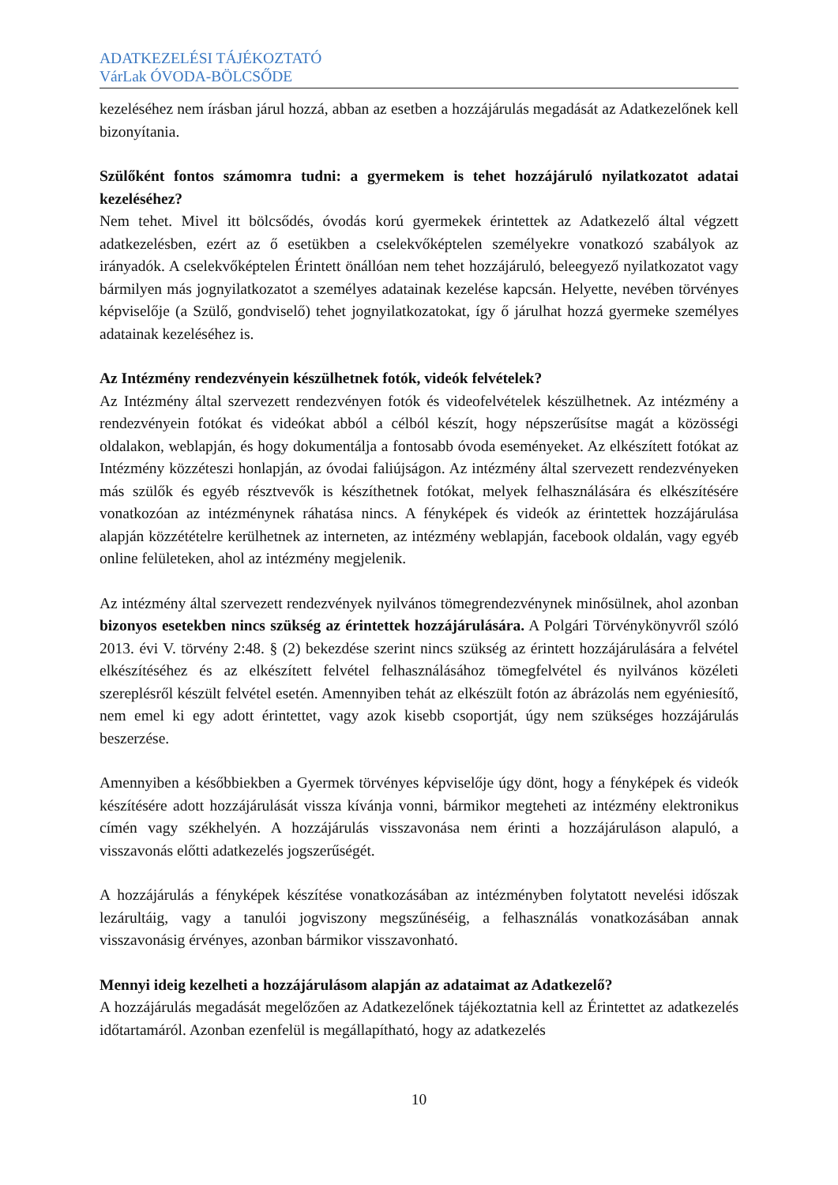ADATKEZELÉSI TÁJÉKOZTATÓ
VárLak ÓVODA-BÖLCSŐDE
kezeléséhez nem írásban járul hozzá, abban az esetben a hozzájárulás megadását az Adatkezelőnek kell bizonyítania.
Szülőként fontos számomra tudni: a gyermekem is tehet hozzájáruló nyilatkozatot adatai kezeléséhez?
Nem tehet. Mivel itt bölcsődés, óvodás korú gyermekek érintettek az Adatkezelő által végzett adatkezelésben, ezért az ő esetükben a cselekvőképtelen személyekre vonatkozó szabályok az irányadók. A cselekvőképtelen Érintett önállóan nem tehet hozzájáruló, beleegyező nyilatkozatot vagy bármilyen más jognyilatkozatot a személyes adatainak kezelése kapcsán. Helyette, nevében törvényes képviselője (a Szülő, gondviselő) tehet jognyilatkozatokat, így ő járulhat hozzá gyermeke személyes adatainak kezeléséhez is.
Az Intézmény rendezvényein készülhetnek fotók, videók felvételek?
Az Intézmény által szervezett rendezvényen fotók és videofelvételek készülhetnek. Az intézmény a rendezvényein fotókat és videókat abból a célból készít, hogy népszerűsítse magát a közösségi oldalakon, weblapján, és hogy dokumentálja a fontosabb óvoda eseményeket. Az elkészített fotókat az Intézmény közzéteszi honlapján, az óvodai faliújságon. Az intézmény által szervezett rendezvényeken más szülők és egyéb résztvevők is készíthetnek fotókat, melyek felhasználására és elkészítésére vonatkozóan az intézménynek ráhatása nincs. A fényképek és videók az érintettek hozzájárulása alapján közzétételre kerülhetnek az interneten, az intézmény weblapján, facebook oldalán, vagy egyéb online felületeken, ahol az intézmény megjelenik.
Az intézmény által szervezett rendezvények nyilvános tömegrendezvénynek minősülnek, ahol azonban bizonyos esetekben nincs szükség az érintettek hozzájárulására. A Polgári Törvénykönyvről szóló 2013. évi V. törvény 2:48. § (2) bekezdése szerint nincs szükség az érintett hozzájárulására a felvétel elkészítéséhez és az elkészített felvétel felhasználásához tömegfelvétel és nyilvános közéleti szereplésről készült felvétel esetén. Amennyiben tehát az elkészült fotón az ábrázolás nem egyéniesítő, nem emel ki egy adott érintettet, vagy azok kisebb csoportját, úgy nem szükséges hozzájárulás beszerzése.
Amennyiben a későbbiekben a Gyermek törvényes képviselője úgy dönt, hogy a fényképek és videók készítésére adott hozzájárulását vissza kívánja vonni, bármikor megteheti az intézmény elektronikus címén vagy székhelyén. A hozzájárulás visszavonása nem érinti a hozzájáruláson alapuló, a visszavonás előtti adatkezelés jogszerűségét.
A hozzájárulás a fényképek készítése vonatkozásában az intézményben folytatott nevelési időszak lezárultáig, vagy a tanulói jogviszony megszűnéséig, a felhasználás vonatkozásában annak visszavonásig érvényes, azonban bármikor visszavonható.
Mennyi ideig kezelheti a hozzájárulásom alapján az adataimat az Adatkezelő?
A hozzájárulás megadását megelőzően az Adatkezelőnek tájékoztatnia kell az Érintettet az adatkezelés időtartamáról. Azonban ezenfelül is megállapítható, hogy az adatkezelés
10